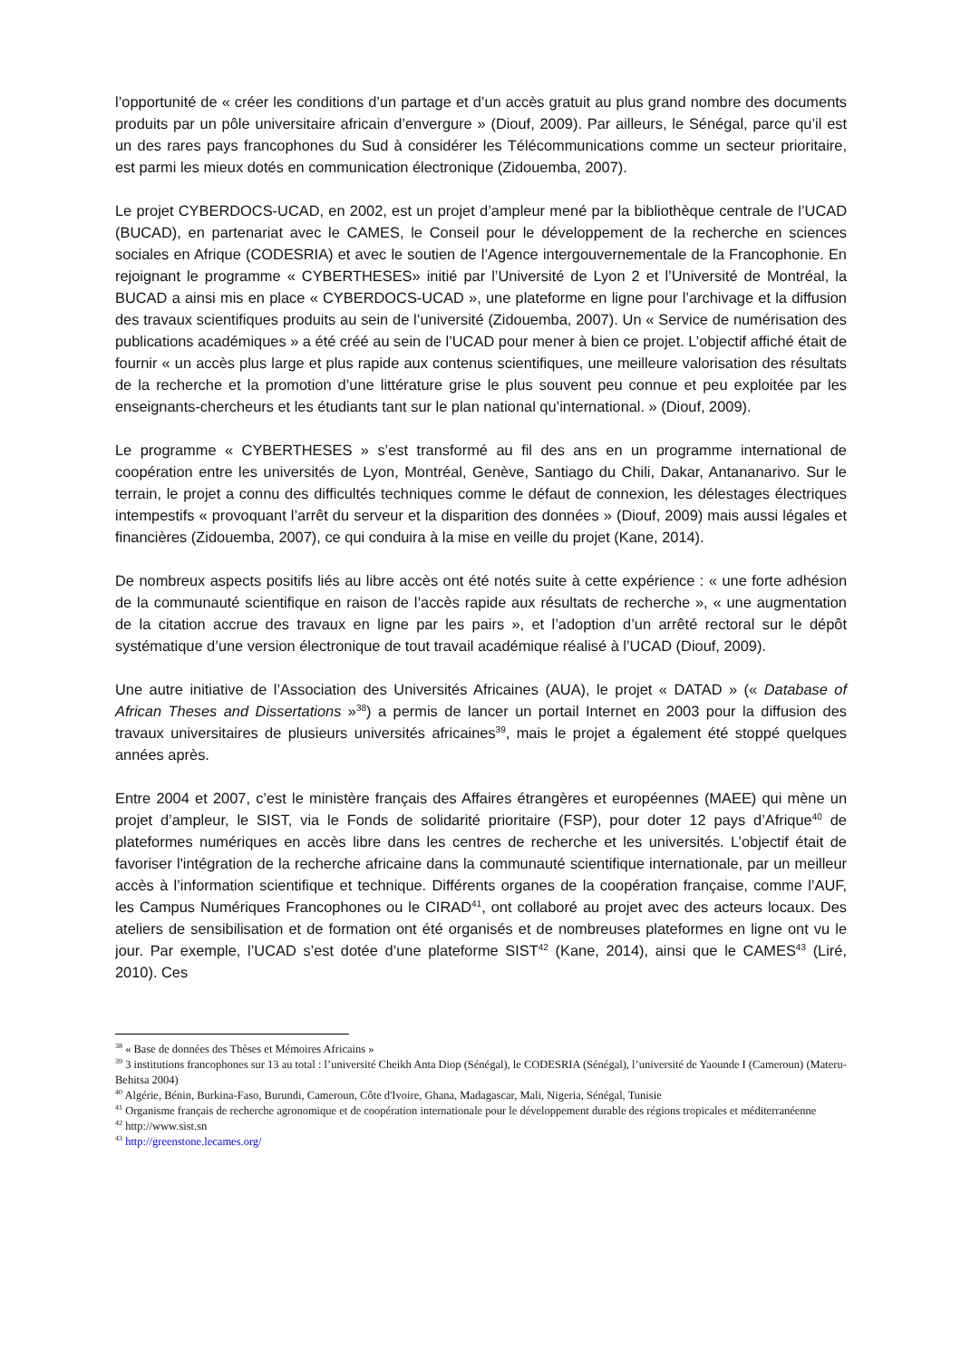l’opportunité de « créer les conditions d’un partage et d’un accès gratuit au plus grand nombre des documents produits par un pôle universitaire africain d’envergure » (Diouf, 2009). Par ailleurs, le Sénégal, parce qu’il est un des rares pays francophones du Sud à considérer les Télécommunications comme un secteur prioritaire, est parmi les mieux dotés en communication électronique (Zidouemba, 2007).
Le projet CYBERDOCS-UCAD, en 2002, est un projet d’ampleur mené par la bibliothèque centrale de l’UCAD (BUCAD), en partenariat avec le CAMES, le Conseil pour le développement de la recherche en sciences sociales en Afrique (CODESRIA) et avec le soutien de l’Agence intergouvernementale de la Francophonie. En rejoignant le programme « CYBERTHESES» initié par l’Université de Lyon 2 et l’Université de Montréal, la BUCAD a ainsi mis en place « CYBERDOCS-UCAD », une plateforme en ligne pour l’archivage et la diffusion des travaux scientifiques produits au sein de l’université (Zidouemba, 2007). Un « Service de numérisation des publications académiques » a été créé au sein de l’UCAD pour mener à bien ce projet. L’objectif affiché était de fournir « un accès plus large et plus rapide aux contenus scientifiques, une meilleure valorisation des résultats de la recherche et la promotion d’une littérature grise le plus souvent peu connue et peu exploitée par les enseignants-chercheurs et les étudiants tant sur le plan national qu’international. » (Diouf, 2009).
Le programme « CYBERTHESES » s’est transformé au fil des ans en un programme international de coopération entre les universités de Lyon, Montréal, Genève, Santiago du Chili, Dakar, Antananarivo. Sur le terrain, le projet a connu des difficultés techniques comme le défaut de connexion, les délestages électriques intempestifs « provoquant l’arrêt du serveur et la disparition des données » (Diouf, 2009) mais aussi légales et financières (Zidouemba, 2007), ce qui conduira à la mise en veille du projet (Kane, 2014).
De nombreux aspects positifs liés au libre accès ont été notés suite à cette expérience : « une forte adhésion de la communauté scientifique en raison de l’accès rapide aux résultats de recherche », « une augmentation de la citation accrue des travaux en ligne par les pairs », et l’adoption d’un arrêté rectoral sur le dépôt systématique d’une version électronique de tout travail académique réalisé à l’UCAD (Diouf, 2009).
Une autre initiative de l’Association des Universités Africaines (AUA), le projet « DATAD » (« Database of African Theses and Dissertations »<sup>38</sup>) a permis de lancer un portail Internet en 2003 pour la diffusion des travaux universitaires de plusieurs universités africaines<sup>39</sup>, mais le projet a également été stoppé quelques années après.
Entre 2004 et 2007, c’est le ministère français des Affaires étrangères et européennes (MAEE) qui mène un projet d’ampleur, le SIST, via le Fonds de solidarité prioritaire (FSP), pour doter 12 pays d’Afrique<sup>40</sup> de plateformes numériques en accès libre dans les centres de recherche et les universités. L’objectif était de favoriser l'intégration de la recherche africaine dans la communauté scientifique internationale, par un meilleur accès à l’information scientifique et technique. Différents organes de la coopération française, comme l’AUF, les Campus Numériques Francophones ou le CIRAD<sup>41</sup>, ont collaboré au projet avec des acteurs locaux. Des ateliers de sensibilisation et de formation ont été organisés et de nombreuses plateformes en ligne ont vu le jour. Par exemple, l’UCAD s’est dotée d’une plateforme SIST<sup>42</sup> (Kane, 2014), ainsi que le CAMES<sup>43</sup> (Liré, 2010). Ces
<sup>38</sup> « Base de données des Thèses et Mémoires Africains »
<sup>39</sup> 3 institutions francophones sur 13 au total : l’université Cheikh Anta Diop (Sénégal), le CODESRIA (Sénégal), l’université de Yaounde I (Cameroun) (Materu-Behitsa 2004)
<sup>40</sup> Algérie, Bénin, Burkina-Faso, Burundi, Cameroun, Côte d'Ivoire, Ghana, Madagascar, Mali, Nigeria, Sénégal, Tunisie
<sup>41</sup> Organisme français de recherche agronomique et de coopération internationale pour le développement durable des régions tropicales et méditerranéenne
<sup>42</sup> http://www.sist.sn
<sup>43</sup> http://greenstone.lecames.org/